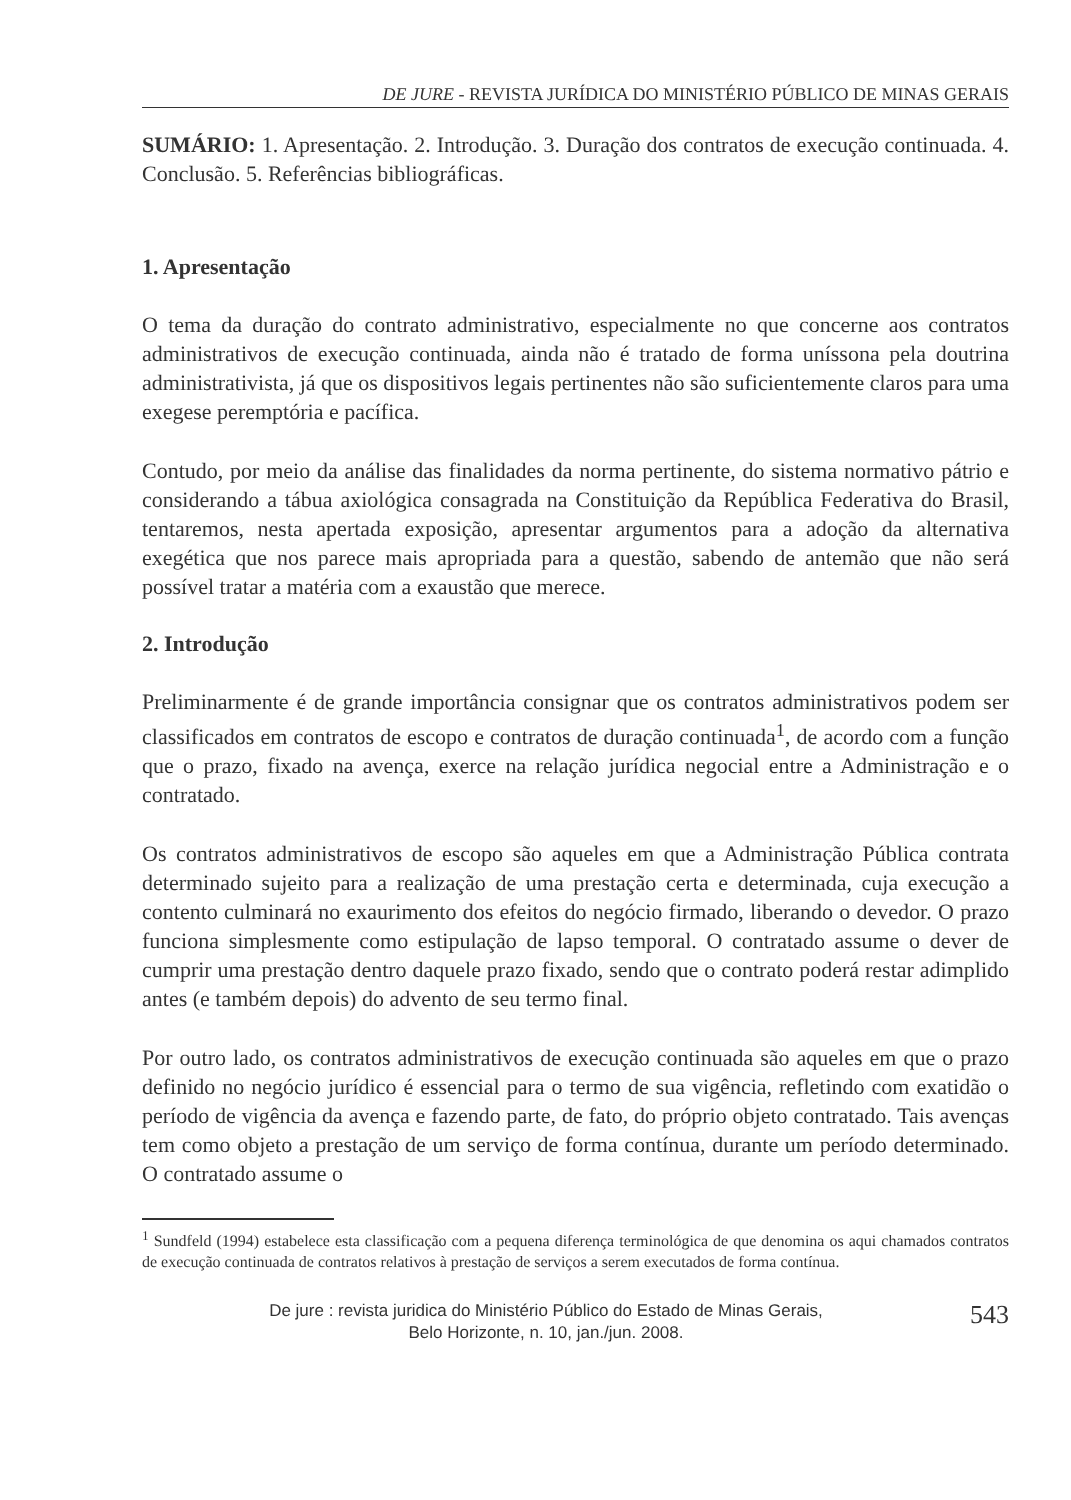DE JURE - REVISTA JURÍDICA DO MINISTÉRIO PÚBLICO DE MINAS GERAIS
SUMÁRIO: 1. Apresentação. 2. Introdução. 3. Duração dos contratos de execução continuada. 4. Conclusão. 5. Referências bibliográficas.
1. Apresentação
O tema da duração do contrato administrativo, especialmente no que concerne aos contratos administrativos de execução continuada, ainda não é tratado de forma uníssona pela doutrina administrativista, já que os dispositivos legais pertinentes não são suficientemente claros para uma exegese peremptória e pacífica.
Contudo, por meio da análise das finalidades da norma pertinente, do sistema normativo pátrio e considerando a tábua axiológica consagrada na Constituição da República Federativa do Brasil, tentaremos, nesta apertada exposição, apresentar argumentos para a adoção da alternativa exegética que nos parece mais apropriada para a questão, sabendo de antemão que não será possível tratar a matéria com a exaustão que merece.
2. Introdução
Preliminarmente é de grande importância consignar que os contratos administrativos podem ser classificados em contratos de escopo e contratos de duração continuada<sup>1</sup>, de acordo com a função que o prazo, fixado na avença, exerce na relação jurídica negocial entre a Administração e o contratado.
Os contratos administrativos de escopo são aqueles em que a Administração Pública contrata determinado sujeito para a realização de uma prestação certa e determinada, cuja execução a contento culminará no exaurimento dos efeitos do negócio firmado, liberando o devedor. O prazo funciona simplesmente como estipulação de lapso temporal. O contratado assume o dever de cumprir uma prestação dentro daquele prazo fixado, sendo que o contrato poderá restar adimplido antes (e também depois) do advento de seu termo final.
Por outro lado, os contratos administrativos de execução continuada são aqueles em que o prazo definido no negócio jurídico é essencial para o termo de sua vigência, refletindo com exatidão o período de vigência da avença e fazendo parte, de fato, do próprio objeto contratado. Tais avenças tem como objeto a prestação de um serviço de forma contínua, durante um período determinado. O contratado assume o
<sup>1</sup> Sundfeld (1994) estabelece esta classificação com a pequena diferença terminológica de que denomina os aqui chamados contratos de execução continuada de contratos relativos à prestação de serviços a serem executados de forma contínua.
De jure : revista juridica do Ministério Público do Estado de Minas Gerais,
Belo Horizonte, n. 10, jan./jun. 2008.
543